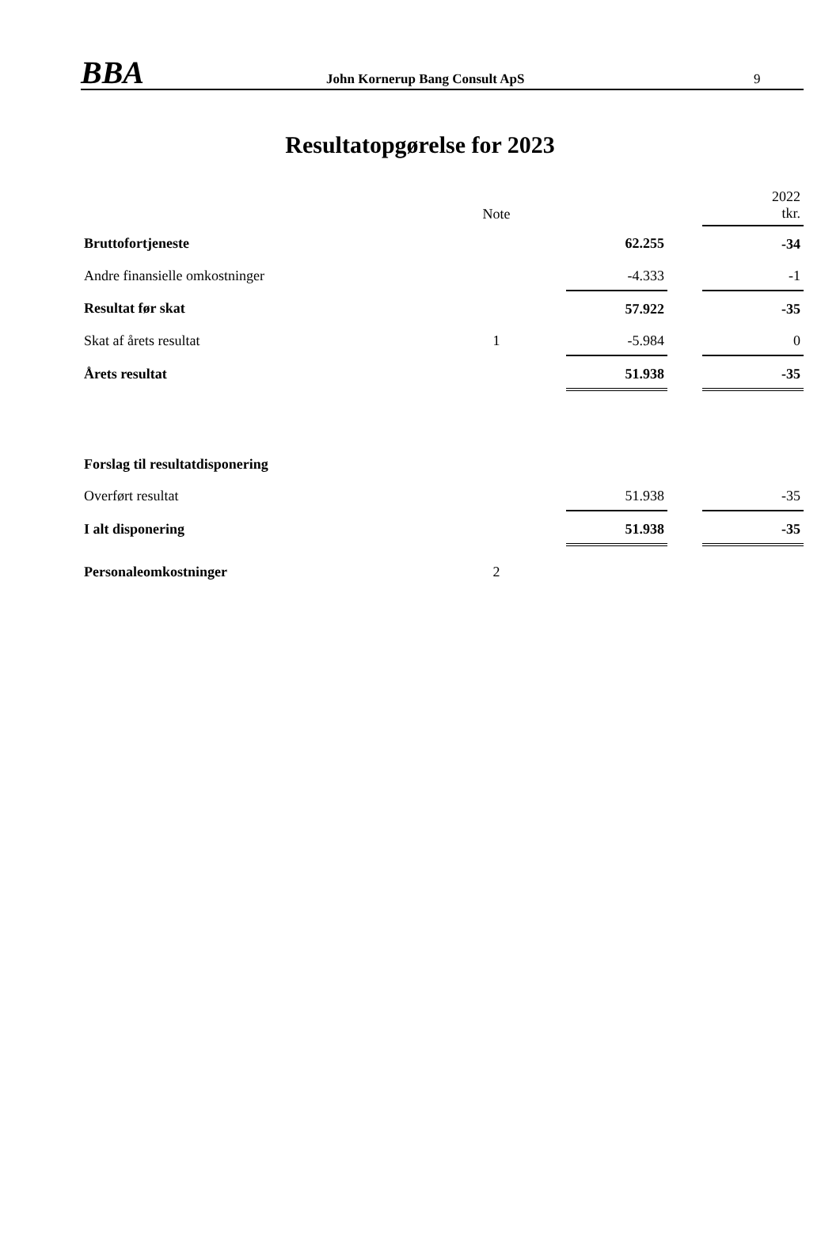BBA John Kornerup Bang Consult ApS 9
Resultatopgørelse for 2023
| | Note | | | | 2022 tkr. |
| Bruttofortjeneste | | | 62.255 | | -34 |
| Andre finansielle omkostninger | | | -4.333 | | -1 |
| Resultat før skat | | | 57.922 | | -35 |
| Skat af årets resultat | 1 | | -5.984 | | 0 |
| Årets resultat | | | 51.938 | | -35 |
| Forslag til resultatdisponering | | | | | |
| Overført resultat | | | 51.938 | | -35 |
| I alt disponering | | | 51.938 | | -35 |
| Personaleomkostninger | 2 | | | | |